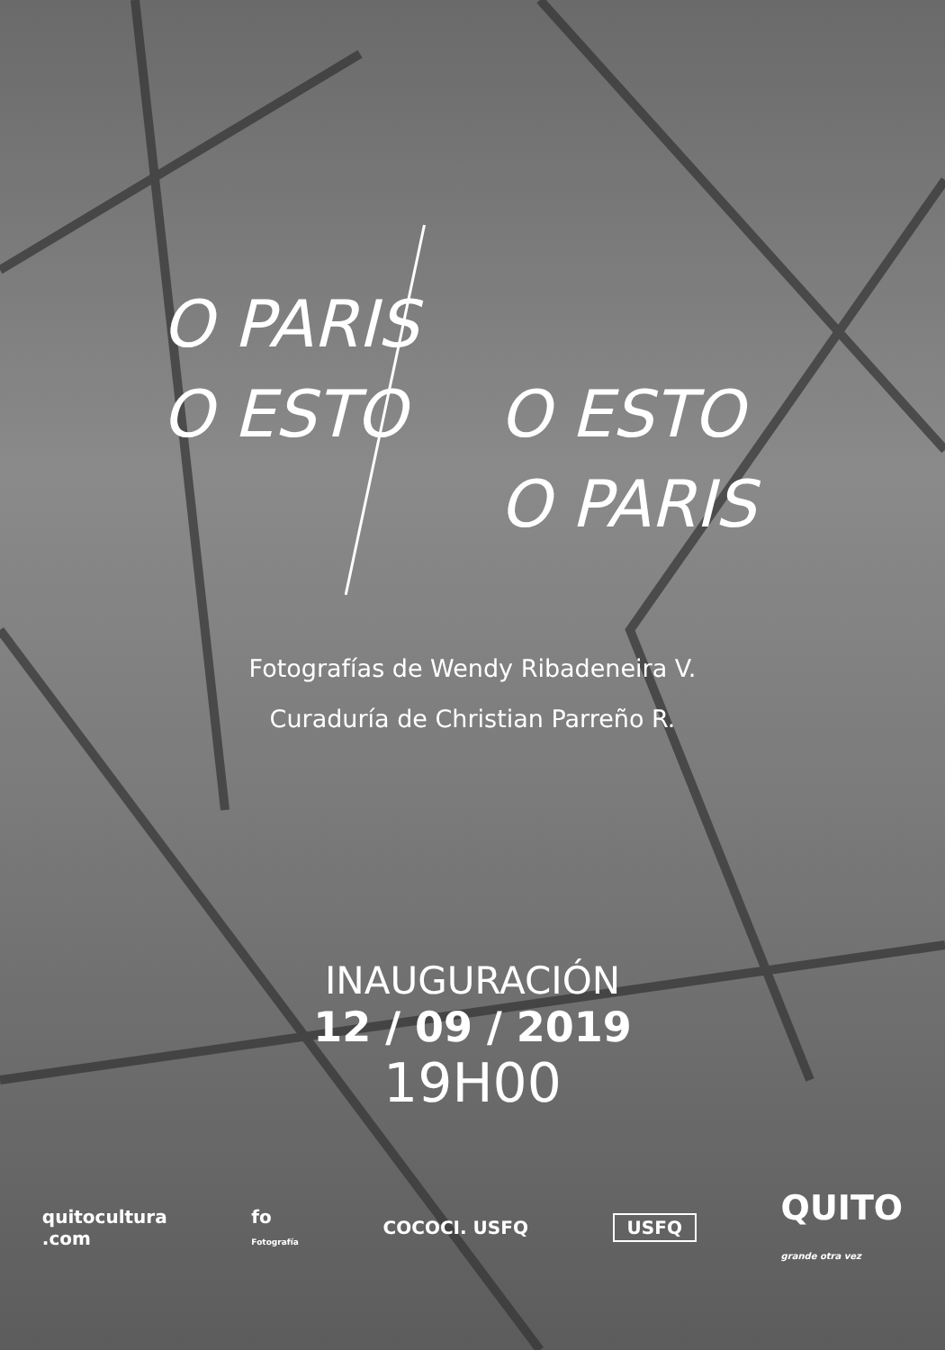O PARIS
O ESTO
O ESTO
O PARIS
Fotografías de Wendy Ribadeneira V.
Curaduría de Christian Parreño R.
INAUGURACIÓN
12 / 09 / 2019
19H00
quitocultura
.com fo
Fotografía COCOCI. USFQ USFQ QUITO
grande otra vez